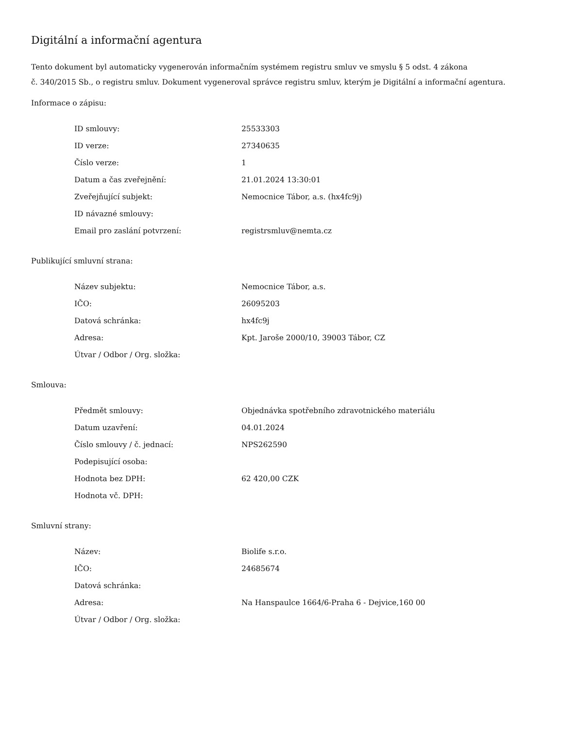Digitální a informační agentura
Tento dokument byl automaticky vygenerován informačním systémem registru smluv ve smyslu § 5 odst. 4 zákona
č. 340/2015 Sb., o registru smluv. Dokument vygeneroval správce registru smluv, kterým je Digitální a informační agentura.
Informace o zápisu:
| ID smlouvy: | 25533303 |
| ID verze: | 27340635 |
| Číslo verze: | 1 |
| Datum a čas zveřejnění: | 21.01.2024 13:30:01 |
| Zveřejňující subjekt: | Nemocnice Tábor, a.s. (hx4fc9j) |
| ID návazné smlouvy: | |
| Email pro zaslání potvrzení: | registrsmluv@nemta.cz |
Publikující smluvní strana:
| Název subjektu: | Nemocnice Tábor, a.s. |
| IČO: | 26095203 |
| Datová schránka: | hx4fc9j |
| Adresa: | Kpt. Jaroše 2000/10, 39003 Tábor, CZ |
| Útvar / Odbor / Org. složka: | |
Smlouva:
| Předmět smlouvy: | Objednávka spotřebního zdravotnického materiálu |
| Datum uzavření: | 04.01.2024 |
| Číslo smlouvy / č. jednací: | NPS262590 |
| Podepisující osoba: | |
| Hodnota bez DPH: | 62 420,00 CZK |
| Hodnota vč. DPH: | |
Smluvní strany:
| Název: | Biolife s.r.o. |
| IČO: | 24685674 |
| Datová schránka: | |
| Adresa: | Na Hanspaulce 1664/6-Praha 6 - Dejvice,160 00 |
| Útvar / Odbor / Org. složka: | |